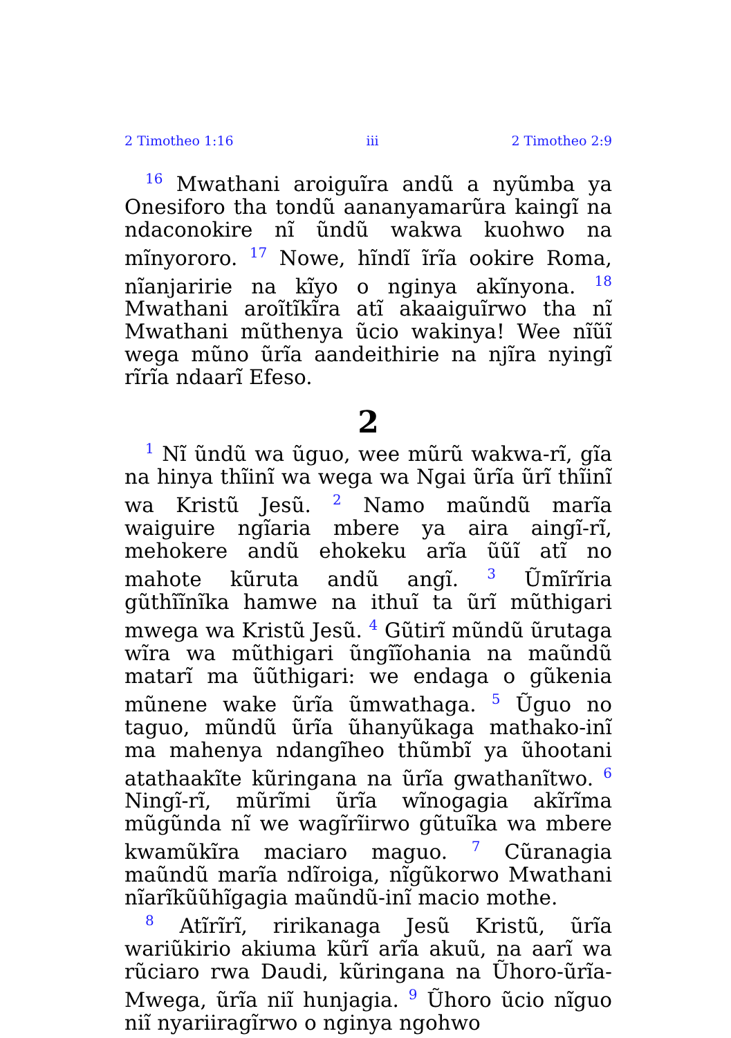2 Timotheo 1:16 iii 2 Timotheo 2:9
<sup>16</sup> Mwathani aroiguĩra andũ a nyũmba ya Onesiforo tha tondũ aananyamarũra kaingĩ na ndaconokire nĩ ũndũ wakwa kuohwo na mĩnyororo. <sup>17</sup> Nowe, hĩndĩ ĩrĩa ookire Roma, nĩanjaririe na kĩyo o nginya akĩnyona. <sup>18</sup> Mwathani aroĩtĩkĩra atĩ akaaiguĩrwo tha nĩ Mwathani mũthenya ũcio wakinya! Wee nĩũĩ wega mũno ũrĩa aandeithirie na njĩra nyingĩ rĩrĩa ndaarĩ Efeso.
2
<sup>1</sup> Nĩ ũndũ wa ũguo, wee mũrũ wakwa-rĩ, gĩa na hinya thĩinĩ wa wega wa Ngai ũrĩa ũrĩ thĩinĩ wa Kristũ Jesũ. <sup>2</sup> Namo maũndũ marĩa waiguire ngĩaria mbere ya aira aingĩ-rĩ, mehokere andũ ehokeku arĩa ũũĩ atĩ no mahote kũruta andũ angĩ. <sup>3</sup> Ũmĩrĩria gũthĩĩnĩka hamwe na ithuĩ ta ũrĩ mũthigari mwega wa Kristũ Jesũ. <sup>4</sup> Gũtirĩ mũndũ ũrutaga wĩra wa mũthigari ũngĩĩohania na maũndũ matarĩ ma ũũthigari: we endaga o gũkenia mũnene wake ũrĩa ũmwathaga. <sup>5</sup> Ũguo no taguo, mũndũ ũrĩa ũhanyũkaga mathako-inĩ ma mahenya ndangĩheo thũmbĩ ya ũhootani atathaakĩte kũringana na ũrĩa gwathanĩtwo. <sup>6</sup> Ningĩ-rĩ, mũrĩmi ũrĩa wĩnogagia akĩrĩma mũgũnda nĩ we wagĩrĩirwo gũtuĩka wa mbere kwamũkĩra maciaro maguo. <sup>7</sup> Cũranagia maũndũ marĩa ndĩroiga, nĩgũkorwo Mwathani nĩarĩkũũhĩgagia maũndũ-inĩ macio mothe.
<sup>8</sup> Atĩrĩrĩ, ririkanaga Jesũ Kristũ, ũrĩa wariũkirio akiuma kũrĩ arĩa akuũ, na aarĩ wa rũciaro rwa Daudi, kũringana na Ũhoro-ũrĩa-Mwega, ũrĩa niĩ hunjagia. <sup>9</sup> Ũhoro ũcio nĩguo niĩ nyariiragĩrwo o nginya ngohwo